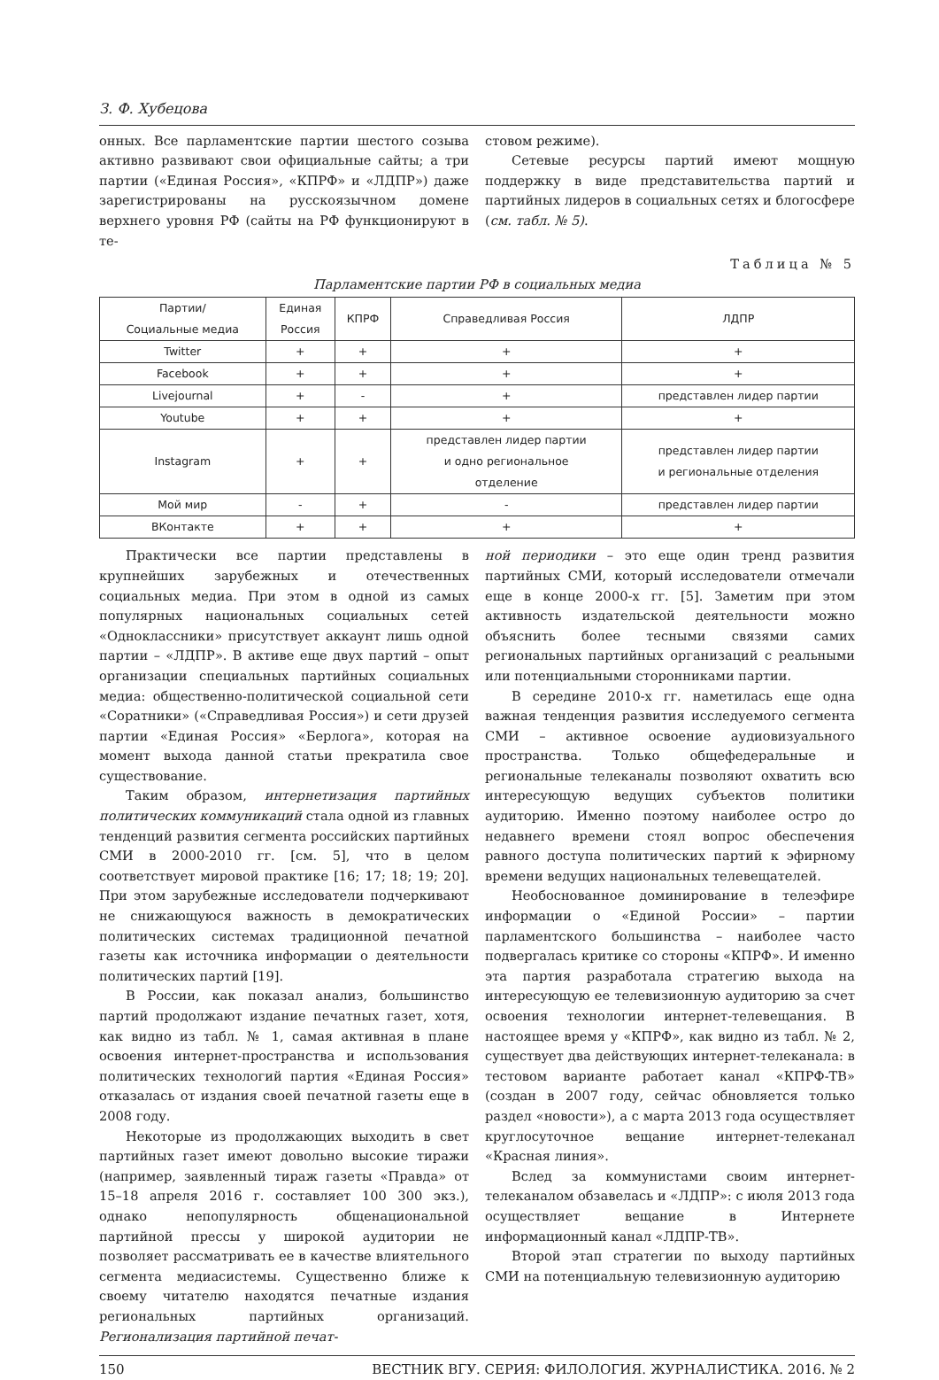З. Ф. Хубецова
онных. Все парламентские партии шестого созыва активно развивают свои официальные сайты; а три партии («Единая Россия», «КПРФ» и «ЛДПР») даже зарегистрированы на русскоязычном домене верхнего уровня РФ (сайты на РФ функционируют в те-
стовом режиме).
Сетевые ресурсы партий имеют мощную поддержку в виде представительства партий и партийных лидеров в социальных сетях и блогосфере (см. табл. № 5).
Таблица № 5
Парламентские партии РФ в социальных медиа
| Партии/ Социальные медиа | Единая Россия | КПРФ | Справедливая Россия | ЛДПР |
| --- | --- | --- | --- | --- |
| Twitter | + | + | + | + |
| Facebook | + | + | + | + |
| Livejournal | + | - | + | представлен лидер партии |
| Youtube | + | + | + | + |
| Instagram | + | + | представлен лидер партии и одно региональное отделение | представлен лидер партии и региональные отделения |
| Мой мир | - | + | - | представлен лидер партии |
| ВКонтакте | + | + | + | + |
Практически все партии представлены в крупнейших зарубежных и отечественных социальных медиа. При этом в одной из самых популярных национальных социальных сетей «Одноклассники» присутствует аккаунт лишь одной партии – «ЛДПР». В активе еще двух партий – опыт организации специальных партийных социальных медиа: общественно-политической социальной сети «Соратники» («Справедливая Россия») и сети друзей партии «Единая Россия» «Берлога», которая на момент выхода данной статьи прекратила свое существование.
Таким образом, интернетизация партийных политических коммуникаций стала одной из главных тенденций развития сегмента российских партийных СМИ в 2000-2010 гг. [см. 5], что в целом соответствует мировой практике [16; 17; 18; 19; 20]. При этом зарубежные исследователи подчеркивают не снижающуюся важность в демократических политических системах традиционной печатной газеты как источника информации о деятельности политических партий [19].
В России, как показал анализ, большинство партий продолжают издание печатных газет, хотя, как видно из табл. № 1, самая активная в плане освоения интернет-пространства и использования политических технологий партия «Единая Россия» отказалась от издания своей печатной газеты еще в 2008 году.
Некоторые из продолжающих выходить в свет партийных газет имеют довольно высокие тиражи (например, заявленный тираж газеты «Правда» от 15–18 апреля 2016 г. составляет 100 300 экз.), однако непопулярность общенациональной партийной прессы у широкой аудитории не позволяет рассматривать ее в качестве влиятельного сегмента медиасистемы. Существенно ближе к своему читателю находятся печатные издания региональных партийных организаций. Регионализация партийной печат-
ной периодики – это еще один тренд развития партийных СМИ, который исследователи отмечали еще в конце 2000-х гг. [5]. Заметим при этом активность издательской деятельности можно объяснить более тесными связями самих региональных партийных организаций с реальными или потенциальными сторонниками партии.
В середине 2010-х гг. наметилась еще одна важная тенденция развития исследуемого сегмента СМИ – активное освоение аудиовизуального пространства. Только общефедеральные и региональные телеканалы позволяют охватить всю интересующую ведущих субъектов политики аудиторию. Именно поэтому наиболее остро до недавнего времени стоял вопрос обеспечения равного доступа политических партий к эфирному времени ведущих национальных телевещателей.
Необоснованное доминирование в телеэфире информации о «Единой России» – партии парламентского большинства – наиболее часто подвергалась критике со стороны «КПРФ». И именно эта партия разработала стратегию выхода на интересующую ее телевизионную аудиторию за счет освоения технологии интернет-телевещания. В настоящее время у «КПРФ», как видно из табл. № 2, существует два действующих интернет-телеканала: в тестовом варианте работает канал «КПРФ-ТВ» (создан в 2007 году, сейчас обновляется только раздел «новости»), а с марта 2013 года осуществляет круглосуточное вещание интернет-телеканал «Красная линия».
Вслед за коммунистами своим интернет-телеканалом обзавелась и «ЛДПР»: с июля 2013 года осуществляет вещание в Интернете информационный канал «ЛДПР-ТВ».
Второй этап стратегии по выходу партийных СМИ на потенциальную телевизионную аудиторию
150 ВЕСТНИК ВГУ. СЕРИЯ: ФИЛОЛОГИЯ. ЖУРНАЛИСТИКА. 2016. № 2